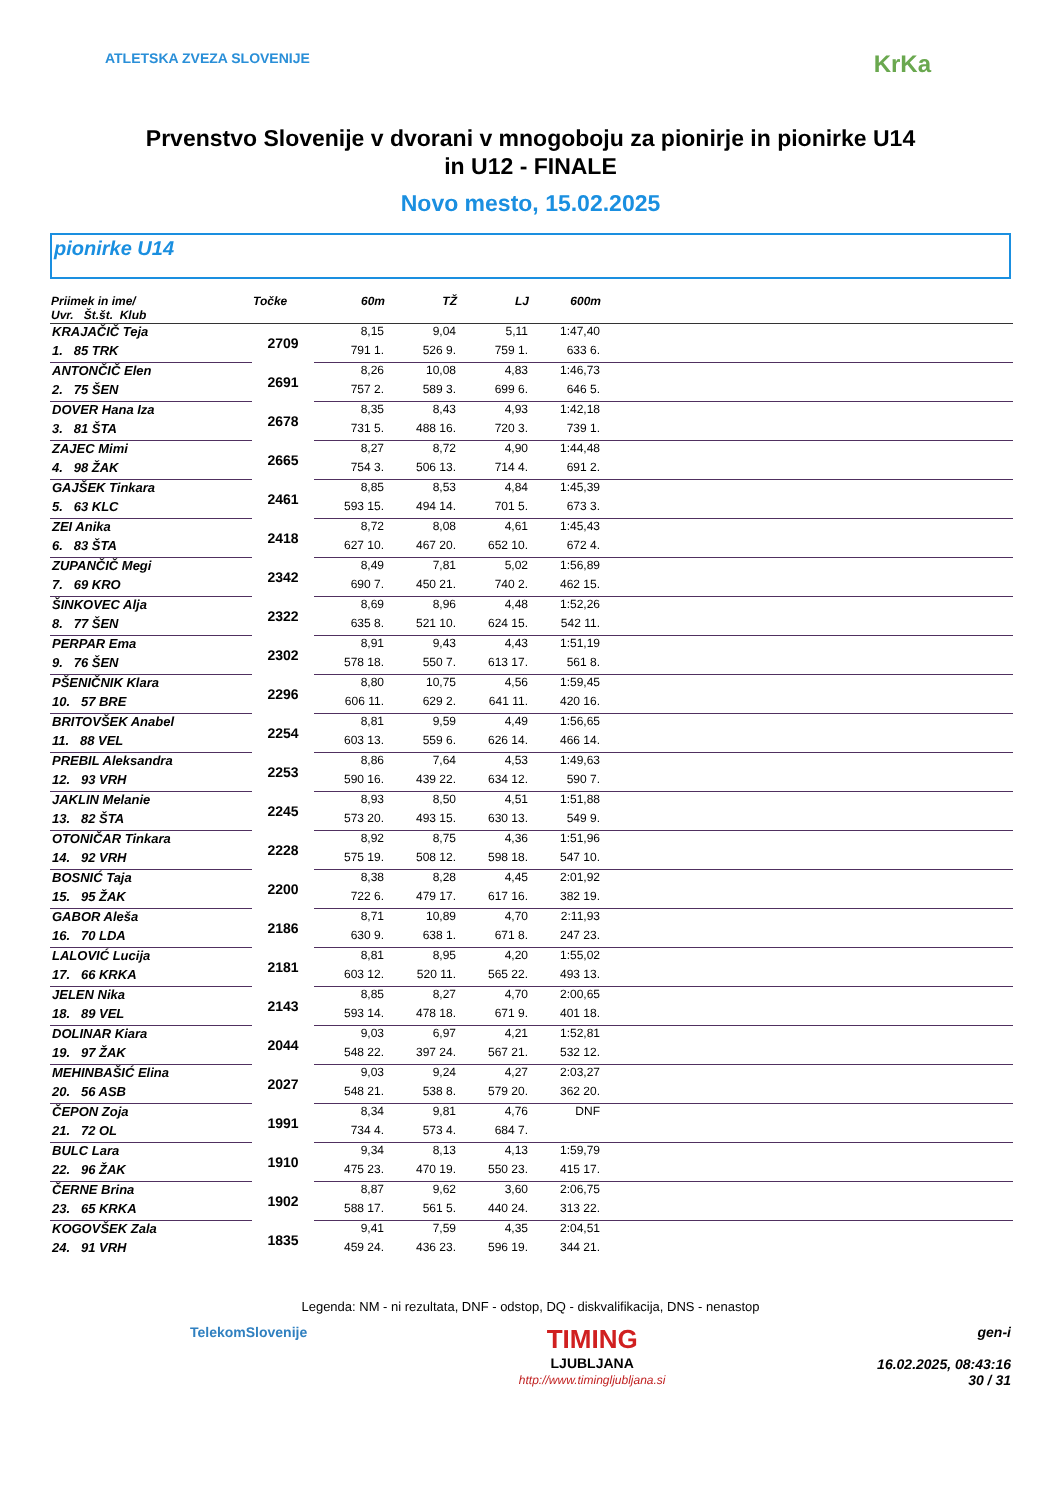ATLETSKA ZVEZA SLOVENIJE
KrKa
Prvenstvo Slovenije v dvorani v mnogoboju za pionirje in pionirke U14
in U12 - FINALE
Novo mesto, 15.02.2025
pionirke U14
| Priimek in ime/ Uvr. Št.št. Klub | Točke | 60m | TŽ | LJ | 600m | |
| --- | --- | --- | --- | --- | --- | --- |
| KRAJAČIČ Teja | 2709 | 8,15 | 9,04 | 5,11 | 1:47,40 | |
| 1. 85 TRK | | 791 1. | 526 9. | 759 1. | 633 6. | |
| ANTONČIČ Elen | 2691 | 8,26 | 10,08 | 4,83 | 1:46,73 | |
| 2. 75 ŠEN | | 757 2. | 589 3. | 699 6. | 646 5. | |
| DOVER Hana Iza | 2678 | 8,35 | 8,43 | 4,93 | 1:42,18 | |
| 3. 81 ŠTA | | 731 5. | 488 16. | 720 3. | 739 1. | |
| ZAJEC Mimi | 2665 | 8,27 | 8,72 | 4,90 | 1:44,48 | |
| 4. 98 ŽAK | | 754 3. | 506 13. | 714 4. | 691 2. | |
| GAJŠEK Tinkara | 2461 | 8,85 | 8,53 | 4,84 | 1:45,39 | |
| 5. 63 KLC | | 593 15. | 494 14. | 701 5. | 673 3. | |
| ZEI Anika | 2418 | 8,72 | 8,08 | 4,61 | 1:45,43 | |
| 6. 83 ŠTA | | 627 10. | 467 20. | 652 10. | 672 4. | |
| ZUPANČIČ Megi | 2342 | 8,49 | 7,81 | 5,02 | 1:56,89 | |
| 7. 69 KRO | | 690 7. | 450 21. | 740 2. | 462 15. | |
| ŠINKOVEC Alja | 2322 | 8,69 | 8,96 | 4,48 | 1:52,26 | |
| 8. 77 ŠEN | | 635 8. | 521 10. | 624 15. | 542 11. | |
| PERPAR Ema | 2302 | 8,91 | 9,43 | 4,43 | 1:51,19 | |
| 9. 76 ŠEN | | 578 18. | 550 7. | 613 17. | 561 8. | |
| PŠENIČNIK Klara | 2296 | 8,80 | 10,75 | 4,56 | 1:59,45 | |
| 10. 57 BRE | | 606 11. | 629 2. | 641 11. | 420 16. | |
| BRITOVŠEK Anabel | 2254 | 8,81 | 9,59 | 4,49 | 1:56,65 | |
| 11. 88 VEL | | 603 13. | 559 6. | 626 14. | 466 14. | |
| PREBIL Aleksandra | 2253 | 8,86 | 7,64 | 4,53 | 1:49,63 | |
| 12. 93 VRH | | 590 16. | 439 22. | 634 12. | 590 7. | |
| JAKLIN Melanie | 2245 | 8,93 | 8,50 | 4,51 | 1:51,88 | |
| 13. 82 ŠTA | | 573 20. | 493 15. | 630 13. | 549 9. | |
| OTONIČAR Tinkara | 2228 | 8,92 | 8,75 | 4,36 | 1:51,96 | |
| 14. 92 VRH | | 575 19. | 508 12. | 598 18. | 547 10. | |
| BOSNIĆ Taja | 2200 | 8,38 | 8,28 | 4,45 | 2:01,92 | |
| 15. 95 ŽAK | | 722 6. | 479 17. | 617 16. | 382 19. | |
| GABOR Aleša | 2186 | 8,71 | 10,89 | 4,70 | 2:11,93 | |
| 16. 70 LDA | | 630 9. | 638 1. | 671 8. | 247 23. | |
| LALOVIĆ Lucija | 2181 | 8,81 | 8,95 | 4,20 | 1:55,02 | |
| 17. 66 KRKA | | 603 12. | 520 11. | 565 22. | 493 13. | |
| JELEN Nika | 2143 | 8,85 | 8,27 | 4,70 | 2:00,65 | |
| 18. 89 VEL | | 593 14. | 478 18. | 671 9. | 401 18. | |
| DOLINAR Kiara | 2044 | 9,03 | 6,97 | 4,21 | 1:52,81 | |
| 19. 97 ŽAK | | 548 22. | 397 24. | 567 21. | 532 12. | |
| MEHINBAŠIĆ Elina | 2027 | 9,03 | 9,24 | 4,27 | 2:03,27 | |
| 20. 56 ASB | | 548 21. | 538 8. | 579 20. | 362 20. | |
| ČEPON Zoja | 1991 | 8,34 | 9,81 | 4,76 | DNF | |
| 21. 72 OL | | 734 4. | 573 4. | 684 7. | | |
| BULC Lara | 1910 | 9,34 | 8,13 | 4,13 | 1:59,79 | |
| 22. 96 ŽAK | | 475 23. | 470 19. | 550 23. | 415 17. | |
| ČERNE Brina | 1902 | 8,87 | 9,62 | 3,60 | 2:06,75 | |
| 23. 65 KRKA | | 588 17. | 561 5. | 440 24. | 313 22. | |
| KOGOVŠEK Zala | 1835 | 9,41 | 7,59 | 4,35 | 2:04,51 | |
| 24. 91 VRH | | 459 24. | 436 23. | 596 19. | 344 21. | |
Legenda: NM - ni rezultata, DNF - odstop, DQ - diskvalifikacija, DNS - nenastop
TelekomSlovenije TIMING
LJUBLJANA
http://www.timingljubljana.si gen-i
16.02.2025, 08:43:16
30 / 31